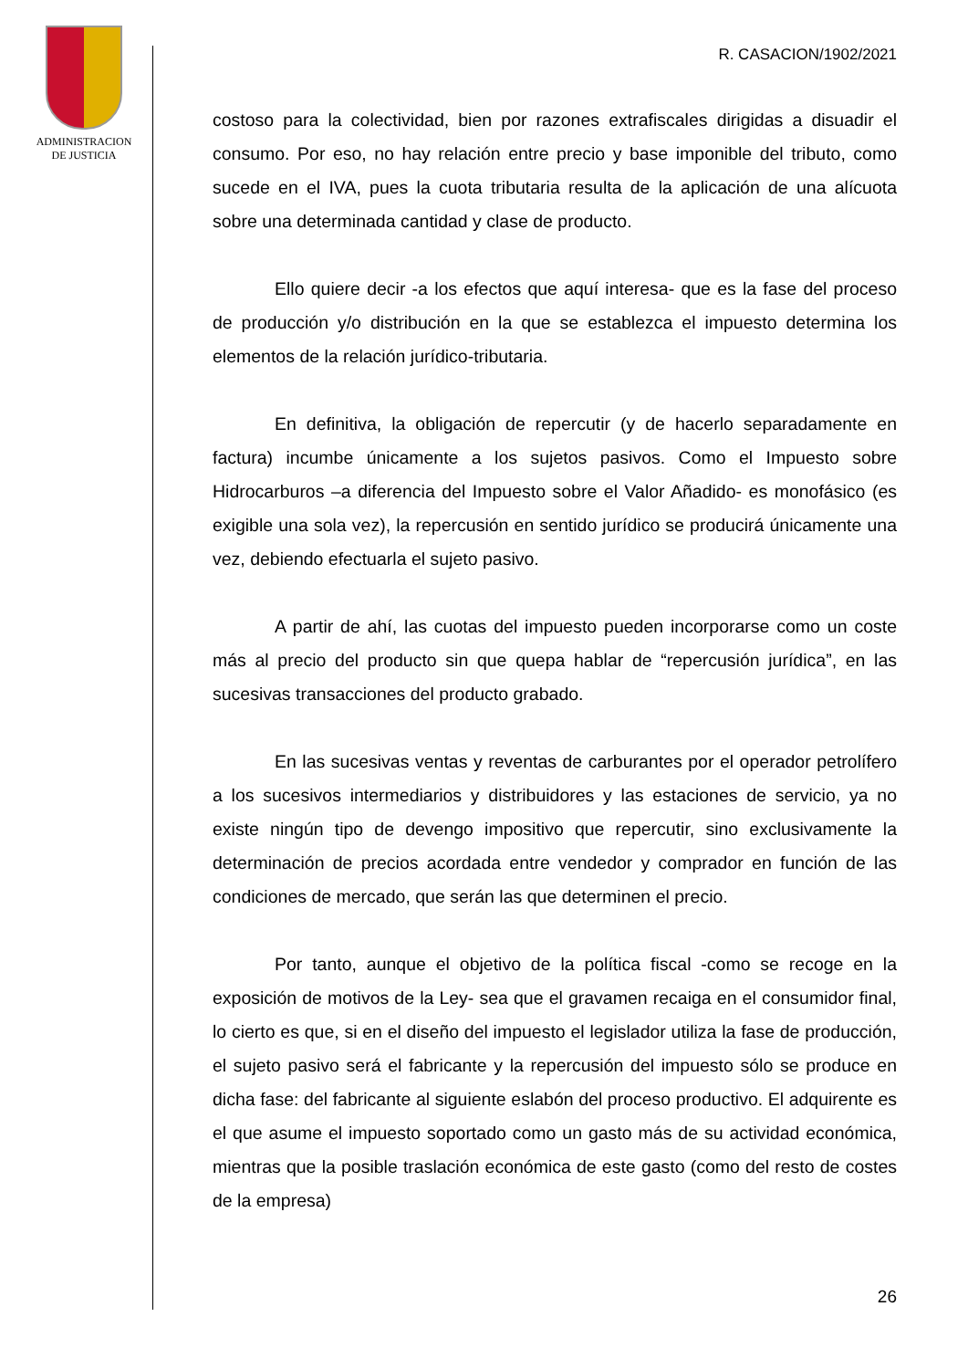ADMINISTRACION
DE JUSTICIA
R. CASACION/1902/2021
costoso para la colectividad, bien por razones extrafiscales dirigidas a disuadir el consumo. Por eso, no hay relación entre precio y base imponible del tributo, como sucede en el IVA, pues la cuota tributaria resulta de la aplicación de una alícuota sobre una determinada cantidad y clase de producto.
Ello quiere decir -a los efectos que aquí interesa- que es la fase del proceso de producción y/o distribución en la que se establezca el impuesto determina los elementos de la relación jurídico-tributaria.
En definitiva, la obligación de repercutir (y de hacerlo separadamente en factura) incumbe únicamente a los sujetos pasivos. Como el Impuesto sobre Hidrocarburos –a diferencia del Impuesto sobre el Valor Añadido- es monofásico (es exigible una sola vez), la repercusión en sentido jurídico se producirá únicamente una vez, debiendo efectuarla el sujeto pasivo.
A partir de ahí, las cuotas del impuesto pueden incorporarse como un coste más al precio del producto sin que quepa hablar de “repercusión jurídica”, en las sucesivas transacciones del producto grabado.
En las sucesivas ventas y reventas de carburantes por el operador petrolífero a los sucesivos intermediarios y distribuidores y las estaciones de servicio, ya no existe ningún tipo de devengo impositivo que repercutir, sino exclusivamente la determinación de precios acordada entre vendedor y comprador en función de las condiciones de mercado, que serán las que determinen el precio.
Por tanto, aunque el objetivo de la política fiscal -como se recoge en la exposición de motivos de la Ley- sea que el gravamen recaiga en el consumidor final, lo cierto es que, si en el diseño del impuesto el legislador utiliza la fase de producción, el sujeto pasivo será el fabricante y la repercusión del impuesto sólo se produce en dicha fase: del fabricante al siguiente eslabón del proceso productivo. El adquirente es el que asume el impuesto soportado como un gasto más de su actividad económica, mientras que la posible traslación económica de este gasto (como del resto de costes de la empresa)
26